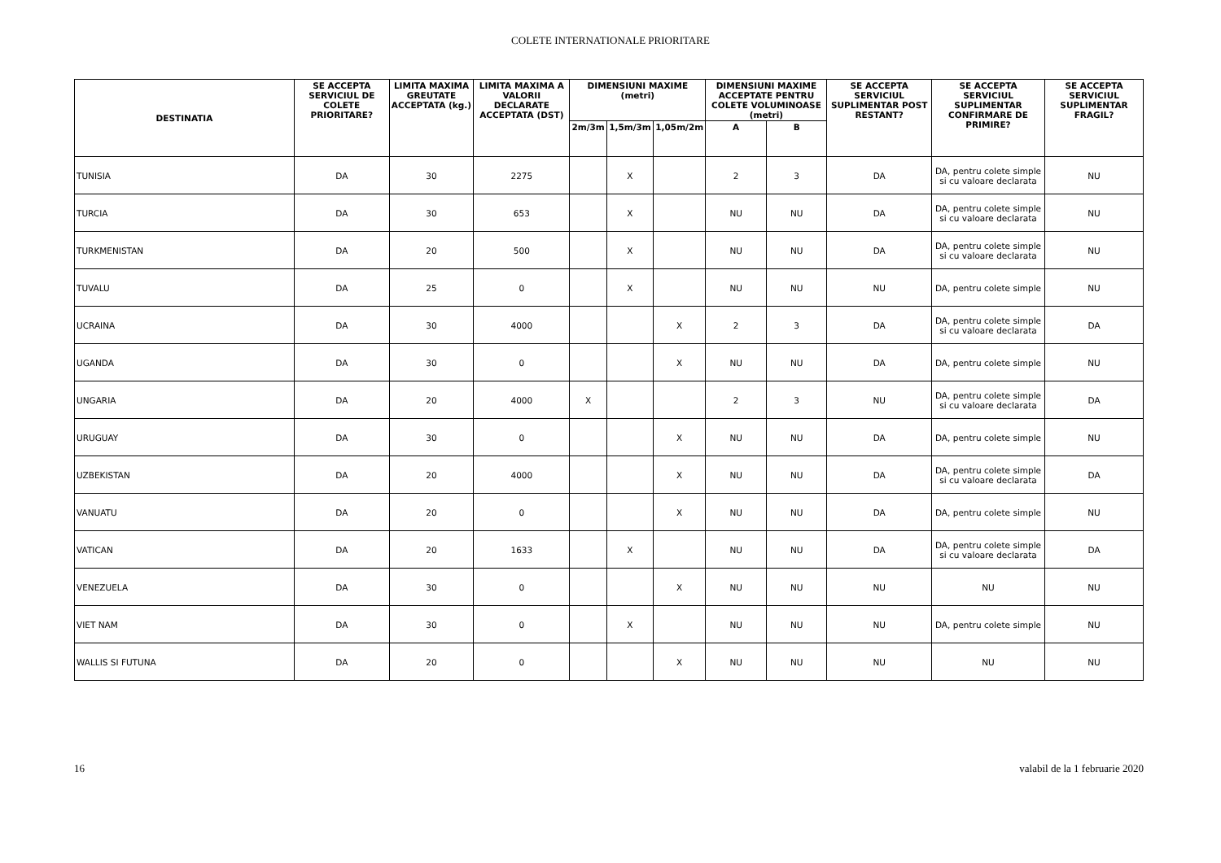COLETE INTERNATIONALE PRIORITARE
| DESTINATIA | SE ACCEPTA SERVICIUL DE COLETE PRIORITARE? | LIMITA MAXIMA GREUTATE ACCEPTATA (kg.) | LIMITA MAXIMA A VALORII DECLARATE ACCEPTATA (DST) | DIMENSIUNI MAXIME (metri) | | | DIMENSIUNI MAXIME ACCEPTATE PENTRU COLETE VOLUMINOASE (metri) | | SE ACCEPTA SERVICIUL SUPLIMENTAR POST RESTANT? | SE ACCEPTA SERVICIUL SUPLIMENTAR CONFIRMARE DE PRIMIRE? | SE ACCEPTA SERVICIUL SUPLIMENTAR FRAGIL? |
| --- | --- | --- | --- | --- | --- | --- | --- | --- | --- | --- | --- |
| | | | | 2m/3m | 1,5m/3m | 1,05m/2m | A | B | | | |
| TUNISIA | DA | 30 | 2275 | | X | | 2 | 3 | DA | DA, pentru colete simple si cu valoare declarata | NU |
| TURCIA | DA | 30 | 653 | | X | | NU | NU | DA | DA, pentru colete simple si cu valoare declarata | NU |
| TURKMENISTAN | DA | 20 | 500 | | X | | NU | NU | DA | DA, pentru colete simple si cu valoare declarata | NU |
| TUVALU | DA | 25 | 0 | | X | | NU | NU | NU | DA, pentru colete simple | NU |
| UCRAINA | DA | 30 | 4000 | | | X | 2 | 3 | DA | DA, pentru colete simple si cu valoare declarata | DA |
| UGANDA | DA | 30 | 0 | | | X | NU | NU | DA | DA, pentru colete simple | NU |
| UNGARIA | DA | 20 | 4000 | X | | | 2 | 3 | NU | DA, pentru colete simple si cu valoare declarata | DA |
| URUGUAY | DA | 30 | 0 | | | X | NU | NU | DA | DA, pentru colete simple | NU |
| UZBEKISTAN | DA | 20 | 4000 | | | X | NU | NU | DA | DA, pentru colete simple si cu valoare declarata | DA |
| VANUATU | DA | 20 | 0 | | | X | NU | NU | DA | DA, pentru colete simple | NU |
| VATICAN | DA | 20 | 1633 | | X | | NU | NU | DA | DA, pentru colete simple si cu valoare declarata | DA |
| VENEZUELA | DA | 30 | 0 | | | X | NU | NU | NU | NU | NU |
| VIET NAM | DA | 30 | 0 | | X | | NU | NU | NU | DA, pentru colete simple | NU |
| WALLIS SI FUTUNA | DA | 20 | 0 | | | X | NU | NU | NU | NU | NU |
16 valabil de la 1 februarie 2020